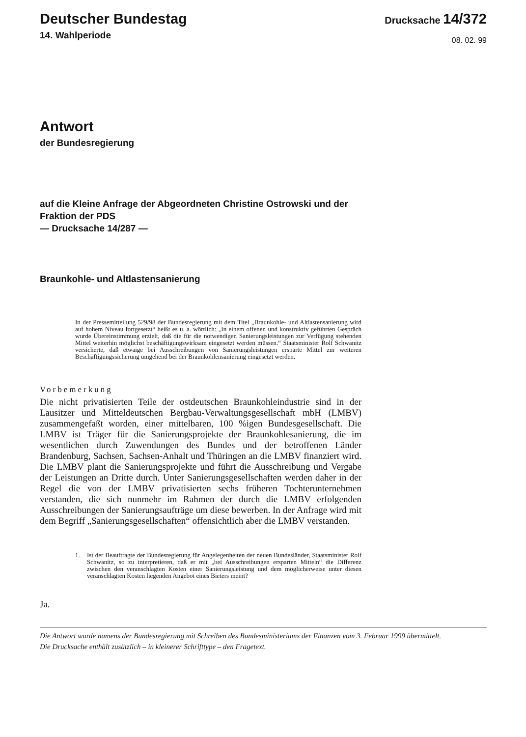Deutscher Bundestag
14. Wahlperiode
Drucksache 14/372
08. 02. 99
Antwort
der Bundesregierung
auf die Kleine Anfrage der Abgeordneten Christine Ostrowski und der
Fraktion der PDS
— Drucksache 14/287 —
Braunkohle- und Altlastensanierung
In der Pressemitteilung 529/98 der Bundesregierung mit dem Titel „Braunkohle- und Altlastensanierung wird auf hohem Niveau fortgesetzt“ heißt es u. a. wörtlich: „In einem offenen und konstruktiv geführten Gespräch wurde Übereinstimmung erzielt, daß die für die notwendigen Sanierungsleistungen zur Verfügung stehenden Mittel weiterhin möglichst beschäftigungswirksam eingesetzt werden müssen.“ Staatsminister Rolf Schwanitz versicherte, daß etwaige bei Ausschreibungen von Sanierungsleistungen ersparte Mittel zur weiteren Beschäftigungssicherung umgehend bei der Braunkohlensanierung eingesetzt werden.
Vorbemerkung
Die nicht privatisierten Teile der ostdeutschen Braunkohleindustrie sind in der Lausitzer und Mitteldeutschen Bergbau-Verwaltungsgesellschaft mbH (LMBV) zusammengefaßt worden, einer mittelbaren, 100 %igen Bundesgesellschaft. Die LMBV ist Träger für die Sanierungsprojekte der Braunkohlesanierung, die im wesentlichen durch Zuwendungen des Bundes und der betroffenen Länder Brandenburg, Sachsen, Sachsen-Anhalt und Thüringen an die LMBV finanziert wird. Die LMBV plant die Sanierungsprojekte und führt die Ausschreibung und Vergabe der Leistungen an Dritte durch. Unter Sanierungsgesellschaften werden daher in der Regel die von der LMBV privatisierten sechs früheren Tochterunternehmen verstanden, die sich nunmehr im Rahmen der durch die LMBV erfolgenden Ausschreibungen der Sanierungsaufträge um diese bewerben. In der Anfrage wird mit dem Begriff „Sanierungsgesellschaften“ offensichtlich aber die LMBV verstanden.
1. Ist der Beauftragte der Bundesregierung für Angelegenheiten der neuen Bundesländer, Staatsminister Rolf Schwanitz, so zu interpretieren, daß er mit „bei Ausschreibungen ersparten Mitteln“ die Differenz zwischen den veranschlagten Kosten einer Sanierungsleistung und dem möglicherweise unter diesen veranschlagten Kosten liegenden Angebot eines Bieters meint?
Ja.
Die Antwort wurde namens der Bundesregierung mit Schreiben des Bundesministeriums der Finanzen vom 3. Februar 1999 übermittelt.
Die Drucksache enthält zusätzlich – in kleinerer Schrifttype – den Fragetext.